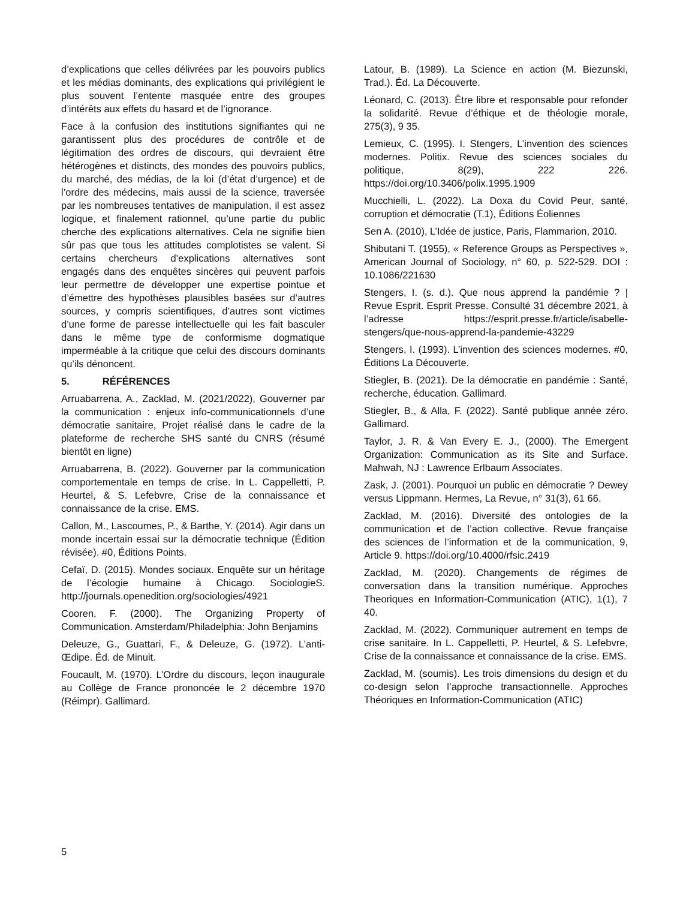d’explications que celles délivrées par les pouvoirs publics et les médias dominants, des explications qui privilégient le plus souvent l’entente masquée entre des groupes d’intérêts aux effets du hasard et de l’ignorance.
Face à la confusion des institutions signifiantes qui ne garantissent plus des procédures de contrôle et de légitimation des ordres de discours, qui devraient être hétérogènes et distincts, des mondes des pouvoirs publics, du marché, des médias, de la loi (d’état d’urgence) et de l’ordre des médecins, mais aussi de la science, traversée par les nombreuses tentatives de manipulation, il est assez logique, et finalement rationnel, qu’une partie du public cherche des explications alternatives. Cela ne signifie bien sûr pas que tous les attitudes complotistes se valent. Si certains chercheurs d’explications alternatives sont engagés dans des enquêtes sincères qui peuvent parfois leur permettre de développer une expertise pointue et d’émettre des hypothèses plausibles basées sur d’autres sources, y compris scientifiques, d’autres sont victimes d’une forme de paresse intellectuelle qui les fait basculer dans le même type de conformisme dogmatique imperméable à la critique que celui des discours dominants qu’ils dénoncent.
5. RÉFÉRENCES
Arruabarrena, A., Zacklad, M. (2021/2022), Gouverner par la communication : enjeux info-communicationnels d’une démocratie sanitaire, Projet réalisé dans le cadre de la plateforme de recherche SHS santé du CNRS (résumé bientôt en ligne)
Arruabarrena, B. (2022). Gouverner par la communication comportementale en temps de crise. In L. Cappelletti, P. Heurtel, & S. Lefebvre, Crise de la connaissance et connaissance de la crise. EMS.
Callon, M., Lascoumes, P., & Barthe, Y. (2014). Agir dans un monde incertain essai sur la démocratie technique (Édition révisée). #0, Éditions Points.
Cefaï, D. (2015). Mondes sociaux. Enquête sur un héritage de l’écologie humaine à Chicago. SociologieS. http://journals.openedition.org/sociologies/4921
Cooren, F. (2000). The Organizing Property of Communication. Amsterdam/Philadelphia: John Benjamins
Deleuze, G., Guattari, F., & Deleuze, G. (1972). L’anti-Œdipe. Éd. de Minuit.
Foucault, M. (1970). L’Ordre du discours, leçon inaugurale au Collège de France prononcée le 2 décembre 1970 (Réimpr). Gallimard.
Latour, B. (1989). La Science en action (M. Biezunski, Trad.). Éd. La Découverte.
Léonard, C. (2013). Être libre et responsable pour refonder la solidarité. Revue d’éthique et de théologie morale, 275(3), 9 35.
Lemieux, C. (1995). I. Stengers, L’invention des sciences modernes. Politix. Revue des sciences sociales du politique, 8(29), 222 226. https://doi.org/10.3406/polix.1995.1909
Mucchielli, L. (2022). La Doxa du Covid Peur, santé, corruption et démocratie (T.1), Éditions Éoliennes
Sen A. (2010), L’Idée de justice, Paris, Flammarion, 2010.
Shibutani T. (1955), « Reference Groups as Perspectives », American Journal of Sociology, n° 60, p. 522-529. DOI : 10.1086/221630
Stengers, I. (s. d.). Que nous apprend la pandémie ? | Revue Esprit. Esprit Presse. Consulté 31 décembre 2021, à l’adresse https://esprit.presse.fr/article/isabelle-stengers/que-nous-apprend-la-pandemie-43229
Stengers, I. (1993). L’invention des sciences modernes. #0, Éditions La Découverte.
Stiegler, B. (2021). De la démocratie en pandémie : Santé, recherche, éducation. Gallimard.
Stiegler, B., & Alla, F. (2022). Santé publique année zéro. Gallimard.
Taylor, J. R. & Van Every E. J., (2000). The Emergent Organization: Communication as its Site and Surface. Mahwah, NJ : Lawrence Erlbaum Associates.
Zask, J. (2001). Pourquoi un public en démocratie ? Dewey versus Lippmann. Hermes, La Revue, n° 31(3), 61 66.
Zacklad, M. (2016). Diversité des ontologies de la communication et de l’action collective. Revue française des sciences de l’information et de la communication, 9, Article 9. https://doi.org/10.4000/rfsic.2419
Zacklad, M. (2020). Changements de régimes de conversation dans la transition numérique. Approches Theoriques en Information-Communication (ATIC), 1(1), 7 40.
Zacklad, M. (2022). Communiquer autrement en temps de crise sanitaire. In L. Cappelletti, P. Heurtel, & S. Lefebvre, Crise de la connaissance et connaissance de la crise. EMS.
Zacklad, M. (soumis). Les trois dimensions du design et du co-design selon l’approche transactionnelle. Approches Théoriques en Information-Communication (ATIC)
5